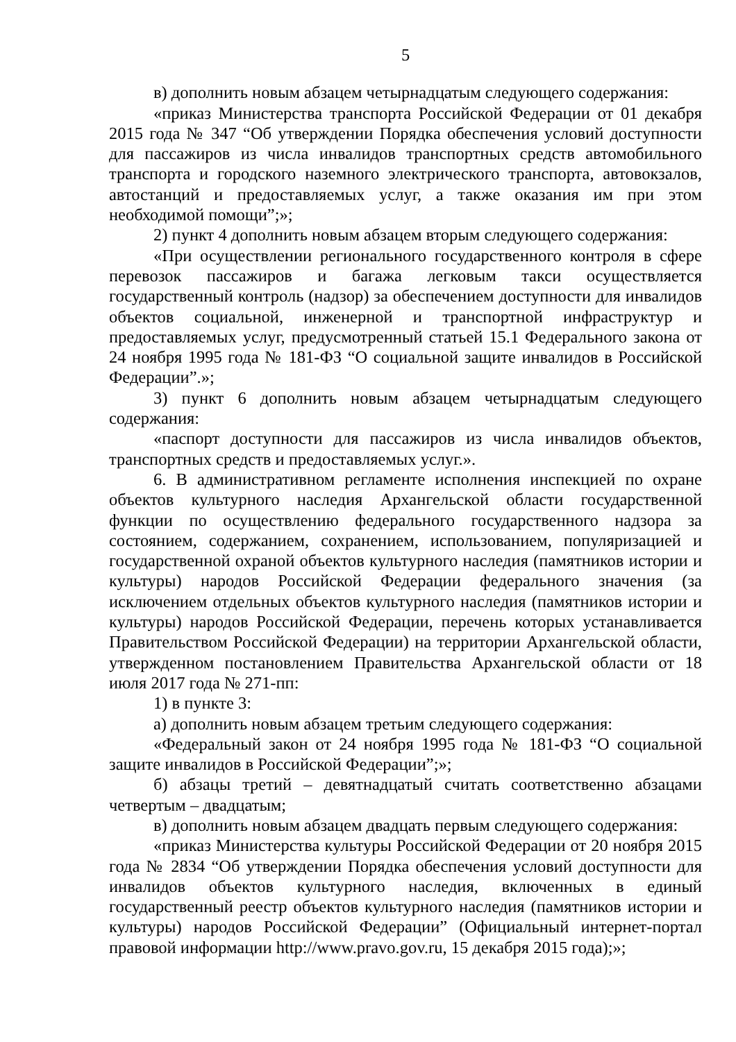5
в) дополнить новым абзацем четырнадцатым следующего содержания:
«приказ Министерства транспорта Российской Федерации от 01 декабря 2015 года № 347 “Об утверждении Порядка обеспечения условий доступности для пассажиров из числа инвалидов транспортных средств автомобильного транспорта и городского наземного электрического транспорта, автовокзалов, автостанций и предоставляемых услуг, а также оказания им при этом необходимой помощи”;»;
2) пункт 4 дополнить новым абзацем вторым следующего содержания:
«При осуществлении регионального государственного контроля в сфере перевозок пассажиров и багажа легковым такси осуществляется государственный контроль (надзор) за обеспечением доступности для инвалидов объектов социальной, инженерной и транспортной инфраструктур и предоставляемых услуг, предусмотренный статьей 15.1 Федерального закона от 24 ноября 1995 года № 181-ФЗ “О социальной защите инвалидов в Российской Федерации”.»;
3) пункт 6 дополнить новым абзацем четырнадцатым следующего содержания:
«паспорт доступности для пассажиров из числа инвалидов объектов, транспортных средств и предоставляемых услуг.».
6. В административном регламенте исполнения инспекцией по охране объектов культурного наследия Архангельской области государственной функции по осуществлению федерального государственного надзора за состоянием, содержанием, сохранением, использованием, популяризацией и государственной охраной объектов культурного наследия (памятников истории и культуры) народов Российской Федерации федерального значения (за исключением отдельных объектов культурного наследия (памятников истории и культуры) народов Российской Федерации, перечень которых устанавливается Правительством Российской Федерации) на территории Архангельской области, утвержденном постановлением Правительства Архангельской области от 18 июля 2017 года № 271-пп:
1) в пункте 3:
а) дополнить новым абзацем третьим следующего содержания:
«Федеральный закон от 24 ноября 1995 года № 181-ФЗ “О социальной защите инвалидов в Российской Федерации”;»;
б) абзацы третий – девятнадцатый считать соответственно абзацами четвертым – двадцатым;
в) дополнить новым абзацем двадцать первым следующего содержания:
«приказ Министерства культуры Российской Федерации от 20 ноября 2015 года № 2834 “Об утверждении Порядка обеспечения условий доступности для инвалидов объектов культурного наследия, включенных в единый государственный реестр объектов культурного наследия (памятников истории и культуры) народов Российской Федерации” (Официальный интернет-портал правовой информации http://www.pravo.gov.ru, 15 декабря 2015 года);»;